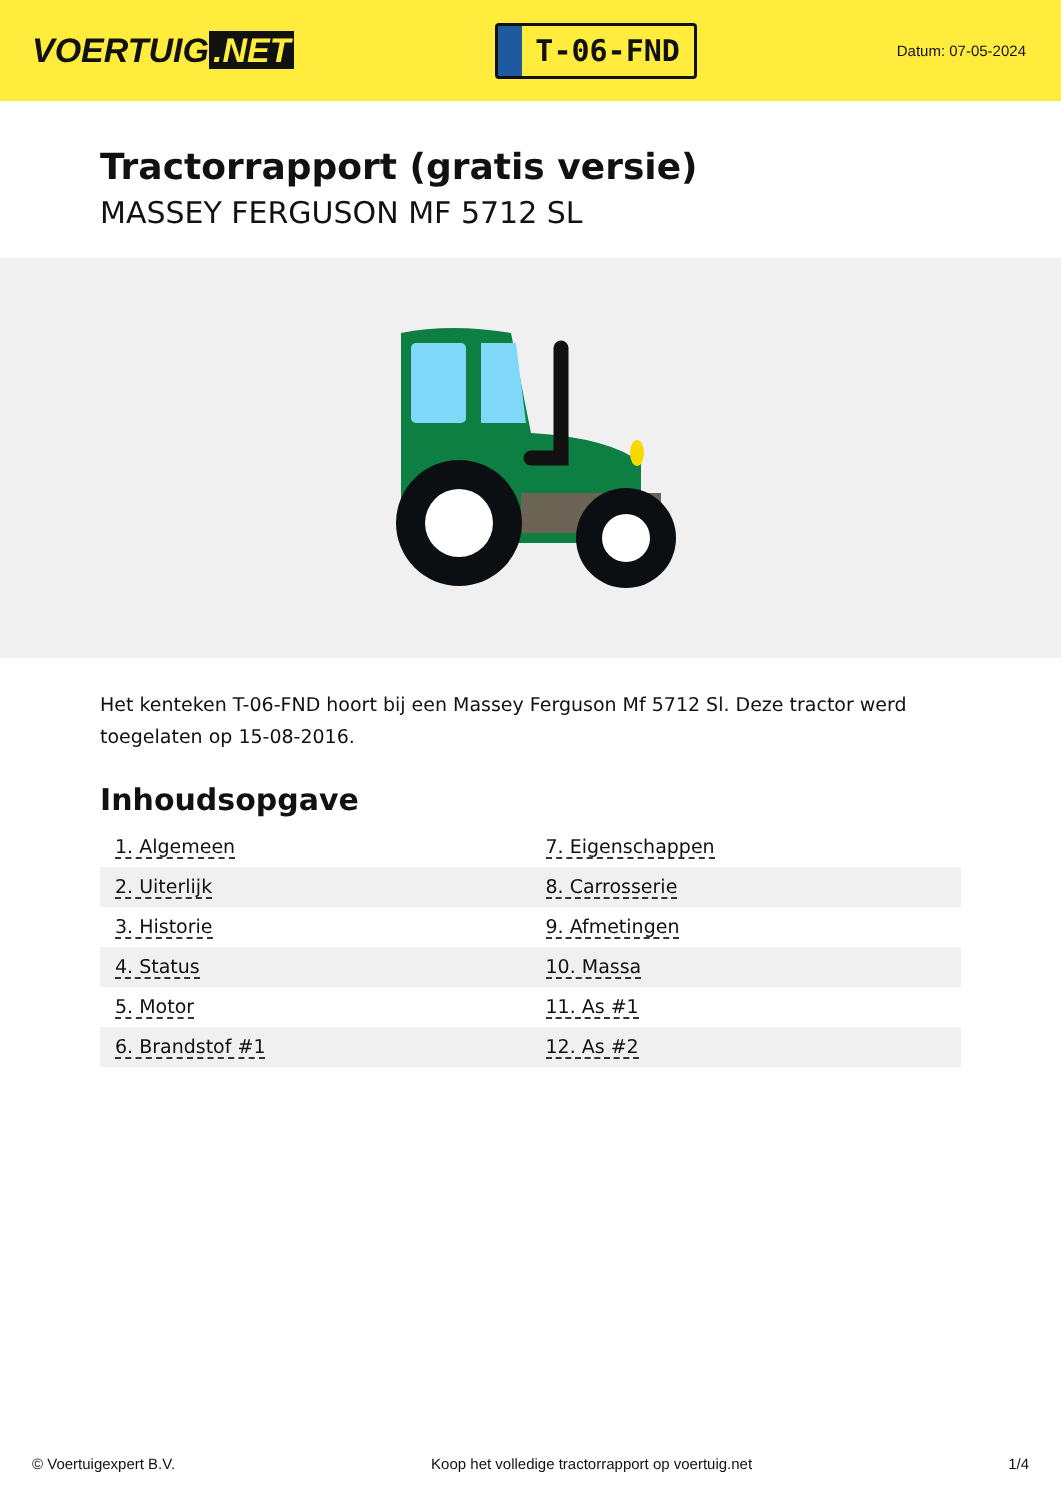VOERTUIG.NET
T-06-FND
Datum: 07-05-2024
Tractorrapport (gratis versie)
MASSEY FERGUSON MF 5712 SL
Het kenteken T-06-FND hoort bij een Massey Ferguson Mf 5712 Sl. Deze tractor werd toegelaten op 15-08-2016.
Inhoudsopgave
| 1. Algemeen | 7. Eigenschappen |
| 2. Uiterlijk | 8. Carrosserie |
| 3. Historie | 9. Afmetingen |
| 4. Status | 10. Massa |
| 5. Motor | 11. As #1 |
| 6. Brandstof #1 | 12. As #2 |
© Voertuigexpert B.V. Koop het volledige tractorrapport op voertuig.net 1/4